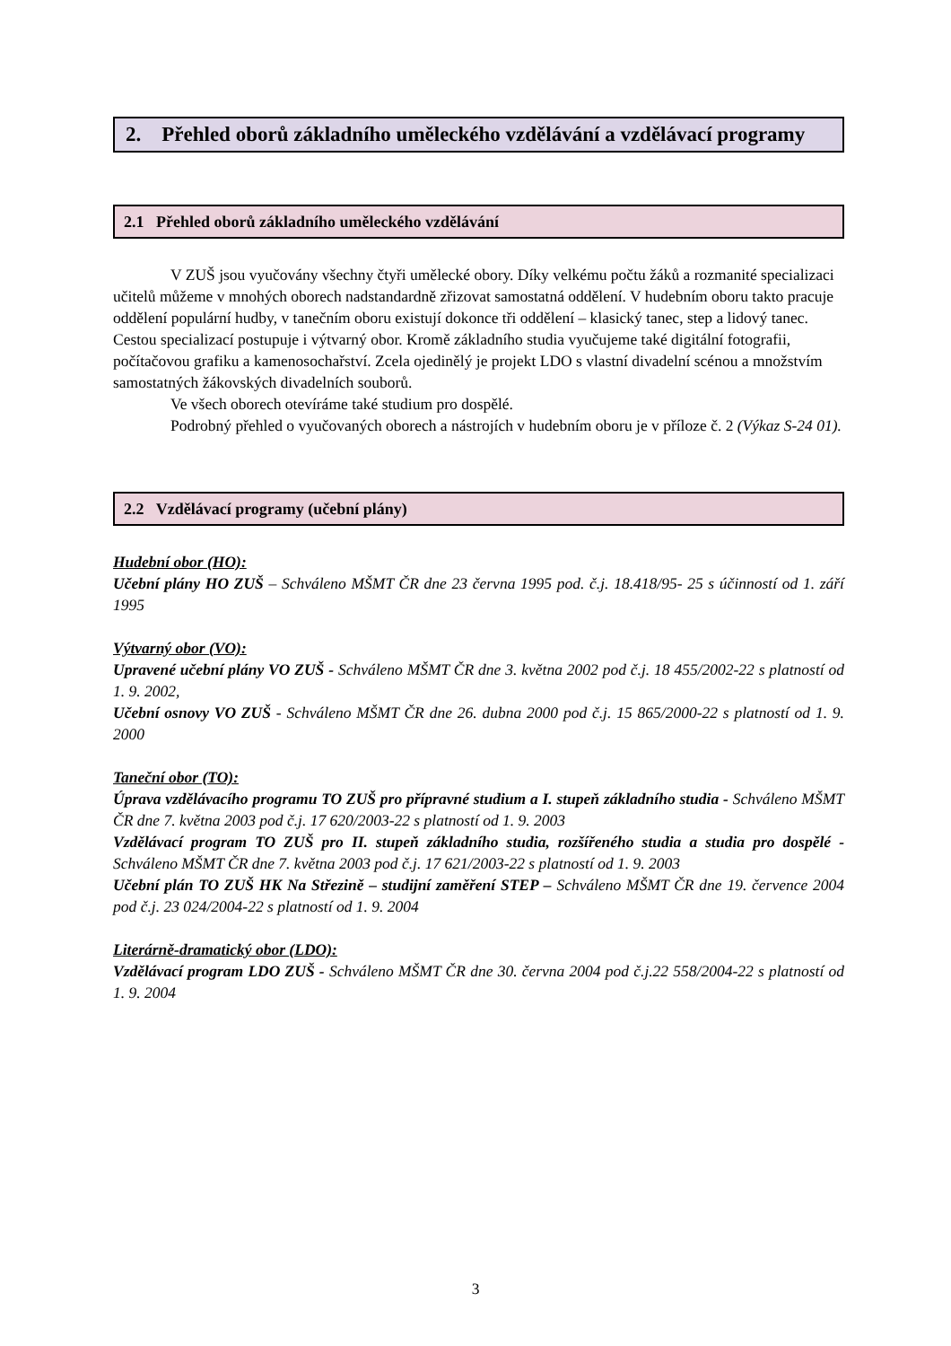2. Přehled oborů základního uměleckého vzdělávání a vzdělávací programy
2.1 Přehled oborů základního uměleckého vzdělávání
V ZUŠ jsou vyučovány všechny čtyři umělecké obory. Díky velkému počtu žáků a rozmanité specializaci učitelů můžeme v mnohých oborech nadstandardně zřizovat samostatná oddělení. V hudebním oboru takto pracuje oddělení populární hudby, v tanečním oboru existují dokonce tři oddělení – klasický tanec, step a lidový tanec. Cestou specializací postupuje i výtvarný obor. Kromě základního studia vyučujeme také digitální fotografii, počítačovou grafiku a kamenosochařství. Zcela ojedinělý je projekt LDO s vlastní divadelní scénou a množstvím samostatných žákovských divadelních souborů.
Ve všech oborech otevíráme také studium pro dospělé.
Podrobný přehled o vyučovaných oborech a nástrojích v hudebním oboru je v příloze č. 2 (Výkaz S-24 01).
2.2 Vzdělávací programy (učební plány)
Hudební obor (HO):
Učební plány HO ZUŠ – Schváleno MŠMT ČR dne 23 června 1995 pod. č.j. 18.418/95- 25 s účinností od 1. září 1995
Výtvarný obor (VO):
Upravené učební plány VO ZUŠ - Schváleno MŠMT ČR dne 3. května 2002 pod č.j. 18 455/2002-22 s platností od 1. 9. 2002,
Učební osnovy VO ZUŠ - Schváleno MŠMT ČR dne 26. dubna 2000 pod č.j. 15 865/2000-22 s platností od 1. 9. 2000
Taneční obor (TO):
Úprava vzdělávacího programu TO ZUŠ pro přípravné studium a I. stupeň základního studia - Schváleno MŠMT ČR dne 7. května 2003 pod č.j. 17 620/2003-22 s platností od 1. 9. 2003
Vzdělávací program TO ZUŠ pro II. stupeň základního studia, rozšířeného studia a studia pro dospělé - Schváleno MŠMT ČR dne 7. května 2003 pod č.j. 17 621/2003-22 s platností od 1. 9. 2003
Učební plán TO ZUŠ HK Na Střezině – studijní zaměření STEP – Schváleno MŠMT ČR dne 19. července 2004 pod č.j. 23 024/2004-22 s platností od 1. 9. 2004
Literárně-dramatický obor (LDO):
Vzdělávací program LDO ZUŠ - Schváleno MŠMT ČR dne 30. června 2004 pod č.j.22 558/2004-22 s platností od 1. 9. 2004
3